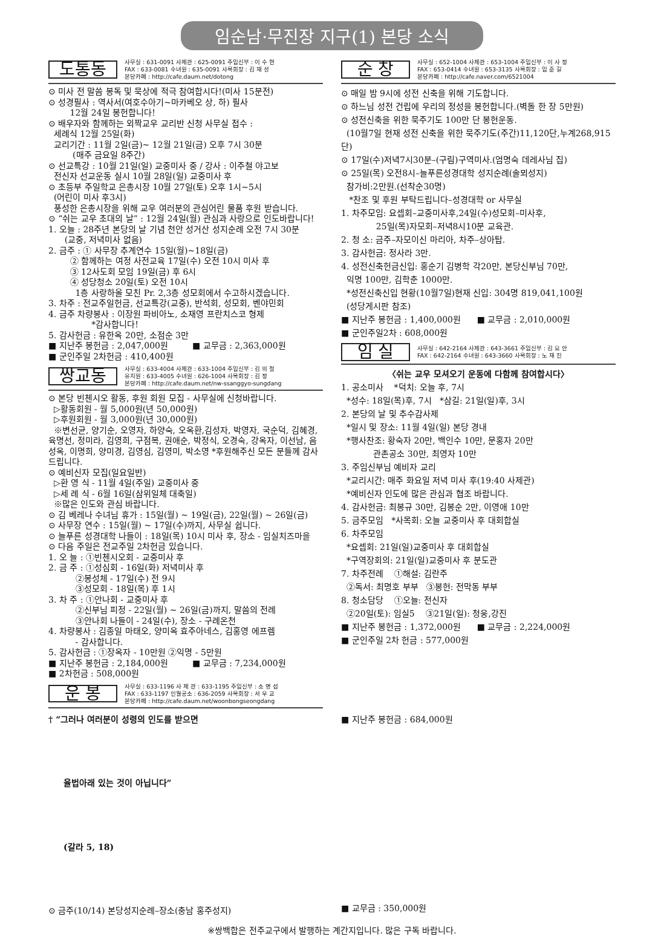임순남·무진장 지구(1) 본당 소식
도통동
사무실 : 631-0091 사제관 : 625-0091 주임신부 : 이 수 현
FAX : 633-0081 수녀원 : 635-0091 사목회장 : 김 재 성
본당카페 : http://cafe.daum.net/dotong
⊙ 미사 전 말씀 봉독 및 묵상에 적극 참여합시다!(미사 15분전)
⊙ 성경필사 : 역사서(여호수아기~마카베오 상, 하) 필사
12월 24일 봉헌합니다!
⊙ 배우자와 함께하는 외짝교우 교리반 신청 사무실 접수 :
세례식 12월 25일(화)
교리기간 : 11월 2일(금)~ 12월 21일(금) 오후 7시 30분
(매주 금요일 8주간)
⊙ 선교특강 : 10월 21일(일) 교중미사 중 / 강사 : 이주철 야고보
전신자 선교운동 실시 10월 28일(일) 교중미사 후
⊙ 초등부 주일학교 은총시장 10월 27일(토) 오후 1시~5시
(어린이 미사 후3시)
풍성한 은총시장을 위해 교우 여러분의 관심어린 물품 후원 받습니다.
⊙ “쉬는 교우 초대의 날” : 12월 24일(월) 관심과 사랑으로 인도바랍니다!
1. 오늘 : 28주년 본당의 날 기념 천안 성거산 성지순례 오전 7시 30분
(교중, 저녁미사 없음)
2. 금주 : ① 사무장 추계연수 15일(월)~18일(금)
② 함께하는 여정 사전교육 17일(수) 오전 10시 미사 후
③ 12사도회 모임 19일(금) 후 6시
④ 성당청소 20일(토) 오전 10시
1층 사랑하올 모친 Pr. 2,3층 성모회에서 수고하시겠습니다.
3. 차주 : 전교주일헌금, 선교특강(교중), 반석회, 성모회, 벤야민회
4. 금주 차량봉사 : 이장원 파비아노, 소재영 프란치스코 형제
*감사합니다!
5. 감사헌금 : 유한옥 20만, 소점순 3만
■ 지난주 봉헌금 : 2,047,000원 ■ 교무금 : 2,363,000원
■ 군인주일 2차헌금 : 410,400원
쌍교동
사무실 : 633-4004 사제관 : 633-1004 주임신부 : 김 의 철
유치원 : 633-4005 수녀원 : 626-1004 사목회장 : 김 정
본당카페 : http://cafe.daum.net/nw-ssanggyo-sungdang
⊙ 본당 빈첸시오 활동, 후원 회원 모집 - 사무실에 신청바랍니다.
▷활동회원 - 월 5,000원(년 50,000원)
▷후원회원 - 월 3,000원(년 30,000원)
※변선균, 양기순, 오영자, 하양숙, 오옥환,김성자, 박영자, 국순덕, 김혜경, 육명선, 정미라, 김영희, 구점복, 권애순, 박정식, 오경숙, 강옥자, 이선남, 음성옥, 이명희, 양미경, 김영심, 김영미, 박소영 *후원해주신 모든 분들께 감사드립니다.
⊙ 예비신자 모집(일요일반)
▷환 영 식 - 11월 4일(주일) 교중미사 중
▷세 례 식 - 6월 16일(삼위일체 대축일)
※많은 인도와 관심 바랍니다.
⊙ 김 베레나 수녀님 휴가 : 15일(월) ~ 19일(금), 22일(월) ~ 26일(금)
⊙ 사무장 연수 : 15일(월) ~ 17일(수)까지, 사무실 쉽니다.
⊙ 늘푸른 성경대학 나들이 : 18일(목) 10시 미사 후, 장소 - 임실치즈마을
⊙ 다음 주일은 전교주일 2차헌금 있습니다.
1. 오 늘 : ①빈첸시오회 - 교중미사 후
2. 금 주 : ①성심회 - 16일(화) 저녁미사 후
②봉성체 - 17일(수) 전 9시
③성모회 - 18일(목) 후 1시
3. 차 주 : ①안나회 - 교중미사 후
②신부님 피정 - 22일(월) ~ 26일(금)까지, 말씀의 전례
③안나회 나들이 - 24일(수), 장소 - 구례온천
4. 차량봉사 : 김종일 마태오, 양미옥 효주아네스, 김홍영 에프렘
- 감사합니다.
5. 감사헌금 : ①장옥자 - 10만원 ②익명 - 5만원
■ 지난주 봉헌금 : 2,184,000원 ■ 교무금 : 7,234,000원
■ 2차헌금 : 508,000원
운 봉
사무실 : 633-1196 사 제 관 : 633-1195 주임신부 : 소 명 섭
FAX : 633-1197 인월공소 : 636-2059 사목회장 : 서 우 교
본당카페 : http://cafe.daum.net/woonbongseongdang
순 창
사무실 : 652-1004 사제관 : 653-1004 주임신부 : 이 사 정
FAX : 653-0414 수녀원 : 653-3135 사목회장 : 임 준 길
본당카페 : http://cafe.naver.com/6521004
⊙ 매일 밤 9시에 성전 신축을 위해 기도합니다.
⊙ 하느님 성전 건립에 우리의 정성을 봉헌합니다.(벽돌 한 장 5만원)
⊙ 성전신축을 위한 묵주기도 100만 단 봉헌운동.
(10월7일 현재 성전 신축을 위한 묵주기도(주간)11,120단,누계268,915단)
⊙ 17일(수)저녁7시30분–(구림)구역미사.(엄명숙 데레사님 집)
⊙ 25일(목) 오전8시–늘푸른성경대학 성지순례(솔뫼성지)
참가비:2만원.(선착순30명)
*찬조 및 후원 부탁드립니다–성경대학 or 사무실
1. 차주모임: 요셉회–교중미사후,24일(수)성모회–미사후,
25일(목)자모회–저녁8시10분 교육관.
2. 청 소: 금주–자모이신 마리아, 차주–상아탑.
3. 감사헌금: 정사라 3만.
4. 성전신축헌금신입: 홍순기 김병학 각20만, 본당신부님 70만,
익명 100만, 김학춘 1000만.
*성전신축신입 현황(10월7일)현재 신입: 304명 819,041,100원
(성당게시판 참조)
■ 지난주 봉헌금 : 1,400,000원 ■ 교무금 : 2,010,000원
■ 군인주일2차 : 608,000원
임 실
사무실 : 642-2164 사제관 : 643-3661 주임신부 : 김 요 안
FAX : 642-2164 수녀원 : 643-3660 사목회장 : 노 재 진
〈쉬는 교우 모셔오기 운동에 다함께 참여합시다〉
1. 공소미사 *덕치: 오늘 후, 7시
*성수: 18일(목)후, 7시 *삼길: 21일(일)후, 3시
2. 본당의 날 및 추수감사제
*일시 및 장소: 11월 4일(일) 본당 경내
*행사찬조: 황숙자 20만, 백인수 10만, 문홍자 20만
관촌공소 30만, 최영자 10만
3. 주임신부님 예비자 교리
*교리시간: 매주 화요일 저녁 미사 후(19:40 사제관)
*예비신자 인도에 많은 관심과 협조 바랍니다.
4. 감사헌금: 최봉규 30만, 김봉순 2만, 이영애 10만
5. 금주모임 *사목회: 오늘 교중미사 후 대회합실
6. 차주모임
*요셉회: 21일(일)교중미사 후 대회합실
*구역장회의: 21일(일)교중미사 후 분도관
7. 차주전례 ①해설: 김란주
②독서: 최명호 부부 ③봉헌: 전막동 부부
8. 청소담당 ①오늘: 전신자
②20일(토): 임실5 ③21일(일): 청웅,강진
■ 지난주 봉헌금 : 1,372,000원 ■ 교무금 : 2,224,000원
■ 군인주일 2차 헌금 : 577,000원
† “그러나 여러분이 성령의 인도를 받으면
율법아래 있는 것이 아닙니다”
(갈라 5, 18)
⊙ 금주(10/14) 본당성지순례–장소(충남 홍주성지)
■ 지난주 봉헌금 : 684,000원
■ 교무금 : 350,000원
※쌍백합은 전주교구에서 발행하는 계간지입니다. 많은 구독 바랍니다.